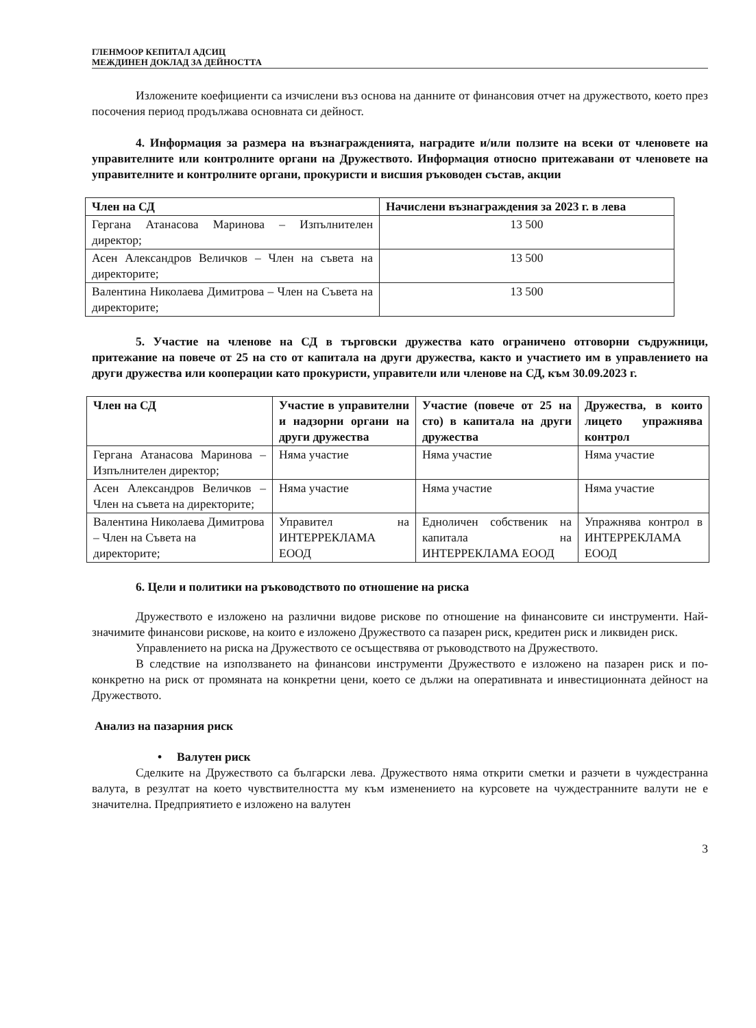ГЛЕНМООР КЕПИТАЛ АДСИЦ
МЕЖДИНЕН ДОКЛАД ЗА ДЕЙНОСТТА
Изложените коефициенти са изчислени въз основа на данните от финансовия отчет на дружеството, което през посочения период продължава основната си дейност.
4. Информация за размера на възнагражденията, наградите и/или ползите на всеки от членовете на управителните или контролните органи на Дружеството. Информация относно притежавани от членовете на управителните и контролните органи, прокуристи и висшия ръководен състав, акции
| Член на СД | Начислени възнаграждения за 2023 г. в лева |
| --- | --- |
| Гергана Атанасова Маринова – Изпълнителен директор; | 13 500 |
| Асен Александров Величков – Член на съвета на директорите; | 13 500 |
| Валентина Николаева Димитрова – Член на Съвета на директорите; | 13 500 |
5. Участие на членове на СД в търговски дружества като ограничено отговорни съдружници, притежание на повече от 25 на сто от капитала на други дружества, както и участието им в управлението на други дружества или кооперации като прокуристи, управители или членове на СД, към 30.09.2023 г.
| Член на СД | Участие в управителни и надзорни органи на други дружества | Участие (повече от 25 на сто) в капитала на други дружества | Дружества, в които лицето упражнява контрол |
| --- | --- | --- | --- |
| Гергана Атанасова Маринова – Изпълнителен директор; | Няма участие | Няма участие | Няма участие |
| Асен Александров Величков – Член на съвета на директорите; | Няма участие | Няма участие | Няма участие |
| Валентина Николаева Димитрова – Член на Съвета на директорите; | Управител на ИНТЕРРЕКЛАМА ЕООД | Едноличен собственик на капитала на ИНТЕРРЕКЛАМА ЕООД | Упражнява контрол в ИНТЕРРЕКЛАМА ЕООД |
6. Цели и политики на ръководството по отношение на риска
Дружеството е изложено на различни видове рискове по отношение на финансовите си инструменти. Най-значимите финансови рискове, на които е изложено Дружеството са пазарен риск, кредитен риск и ликвиден риск.
Управлението на риска на Дружеството се осъществява от ръководството на Дружеството.
В следствие на използването на финансови инструменти Дружеството е изложено на пазарен риск и по-конкретно на риск от промяната на конкретни цени, което се дължи на оперативната и инвестиционната дейност на Дружеството.
Анализ на пазарния риск
• Валутен риск
Сделките на Дружеството са български лева. Дружеството няма открити сметки и разчети в чуждестранна валута, в резултат на което чувствителността му към изменението на курсовете на чуждестранните валути не е значителна. Предприятието е изложено на валутен
3